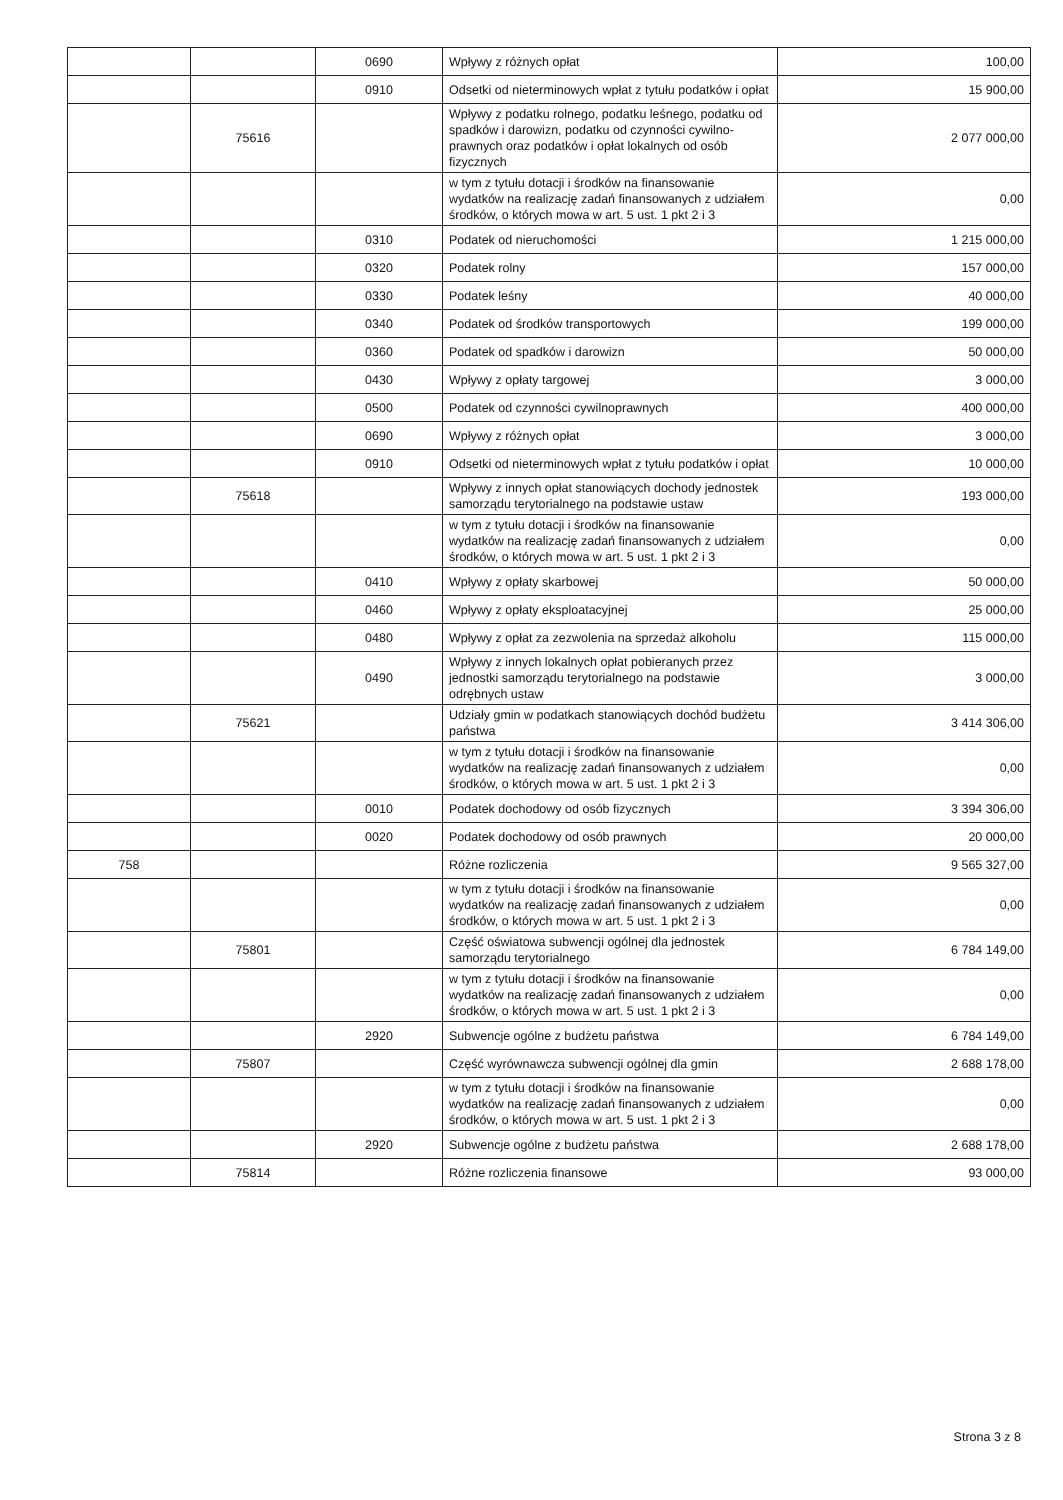| | | 0690 | Wpływy z różnych opłat | 100,00 |
| | | 0910 | Odsetki od nieterminowych wpłat z tytułu podatków i opłat | 15 900,00 |
| | 75616 | | Wpływy z podatku rolnego, podatku leśnego, podatku od spadków i darowizn, podatku od czynności cywilno-prawnych oraz podatków i opłat lokalnych od osób fizycznych | 2 077 000,00 |
| | | | w tym z tytułu dotacji i środków na finansowanie wydatków na realizację zadań finansowanych z udziałem środków, o których mowa w art. 5 ust. 1 pkt 2 i 3 | 0,00 |
| | | 0310 | Podatek od nieruchomości | 1 215 000,00 |
| | | 0320 | Podatek rolny | 157 000,00 |
| | | 0330 | Podatek leśny | 40 000,00 |
| | | 0340 | Podatek od środków transportowych | 199 000,00 |
| | | 0360 | Podatek od spadków i darowizn | 50 000,00 |
| | | 0430 | Wpływy z opłaty targowej | 3 000,00 |
| | | 0500 | Podatek od czynności cywilnoprawnych | 400 000,00 |
| | | 0690 | Wpływy z różnych opłat | 3 000,00 |
| | | 0910 | Odsetki od nieterminowych wpłat z tytułu podatków i opłat | 10 000,00 |
| | 75618 | | Wpływy z innych opłat stanowiących dochody jednostek samorządu terytorialnego na podstawie ustaw | 193 000,00 |
| | | | w tym z tytułu dotacji i środków na finansowanie wydatków na realizację zadań finansowanych z udziałem środków, o których mowa w art. 5 ust. 1 pkt 2 i 3 | 0,00 |
| | | 0410 | Wpływy z opłaty skarbowej | 50 000,00 |
| | | 0460 | Wpływy z opłaty eksploatacyjnej | 25 000,00 |
| | | 0480 | Wpływy z opłat za zezwolenia na sprzedaż alkoholu | 115 000,00 |
| | | 0490 | Wpływy z innych lokalnych opłat pobieranych przez jednostki samorządu terytorialnego na podstawie odrębnych ustaw | 3 000,00 |
| | 75621 | | Udziały gmin w podatkach stanowiących dochód budżetu państwa | 3 414 306,00 |
| | | | w tym z tytułu dotacji i środków na finansowanie wydatków na realizację zadań finansowanych z udziałem środków, o których mowa w art. 5 ust. 1 pkt 2 i 3 | 0,00 |
| | | 0010 | Podatek dochodowy od osób fizycznych | 3 394 306,00 |
| | | 0020 | Podatek dochodowy od osób prawnych | 20 000,00 |
| 758 | | | Różne rozliczenia | 9 565 327,00 |
| | | | w tym z tytułu dotacji i środków na finansowanie wydatków na realizację zadań finansowanych z udziałem środków, o których mowa w art. 5 ust. 1 pkt 2 i 3 | 0,00 |
| | 75801 | | Część oświatowa subwencji ogólnej dla jednostek samorządu terytorialnego | 6 784 149,00 |
| | | | w tym z tytułu dotacji i środków na finansowanie wydatków na realizację zadań finansowanych z udziałem środków, o których mowa w art. 5 ust. 1 pkt 2 i 3 | 0,00 |
| | | 2920 | Subwencje ogólne z budżetu państwa | 6 784 149,00 |
| | 75807 | | Część wyrównawcza subwencji ogólnej dla gmin | 2 688 178,00 |
| | | | w tym z tytułu dotacji i środków na finansowanie wydatków na realizację zadań finansowanych z udziałem środków, o których mowa w art. 5 ust. 1 pkt 2 i 3 | 0,00 |
| | | 2920 | Subwencje ogólne z budżetu państwa | 2 688 178,00 |
| | 75814 | | Różne rozliczenia finansowe | 93 000,00 |
Strona 3 z 8